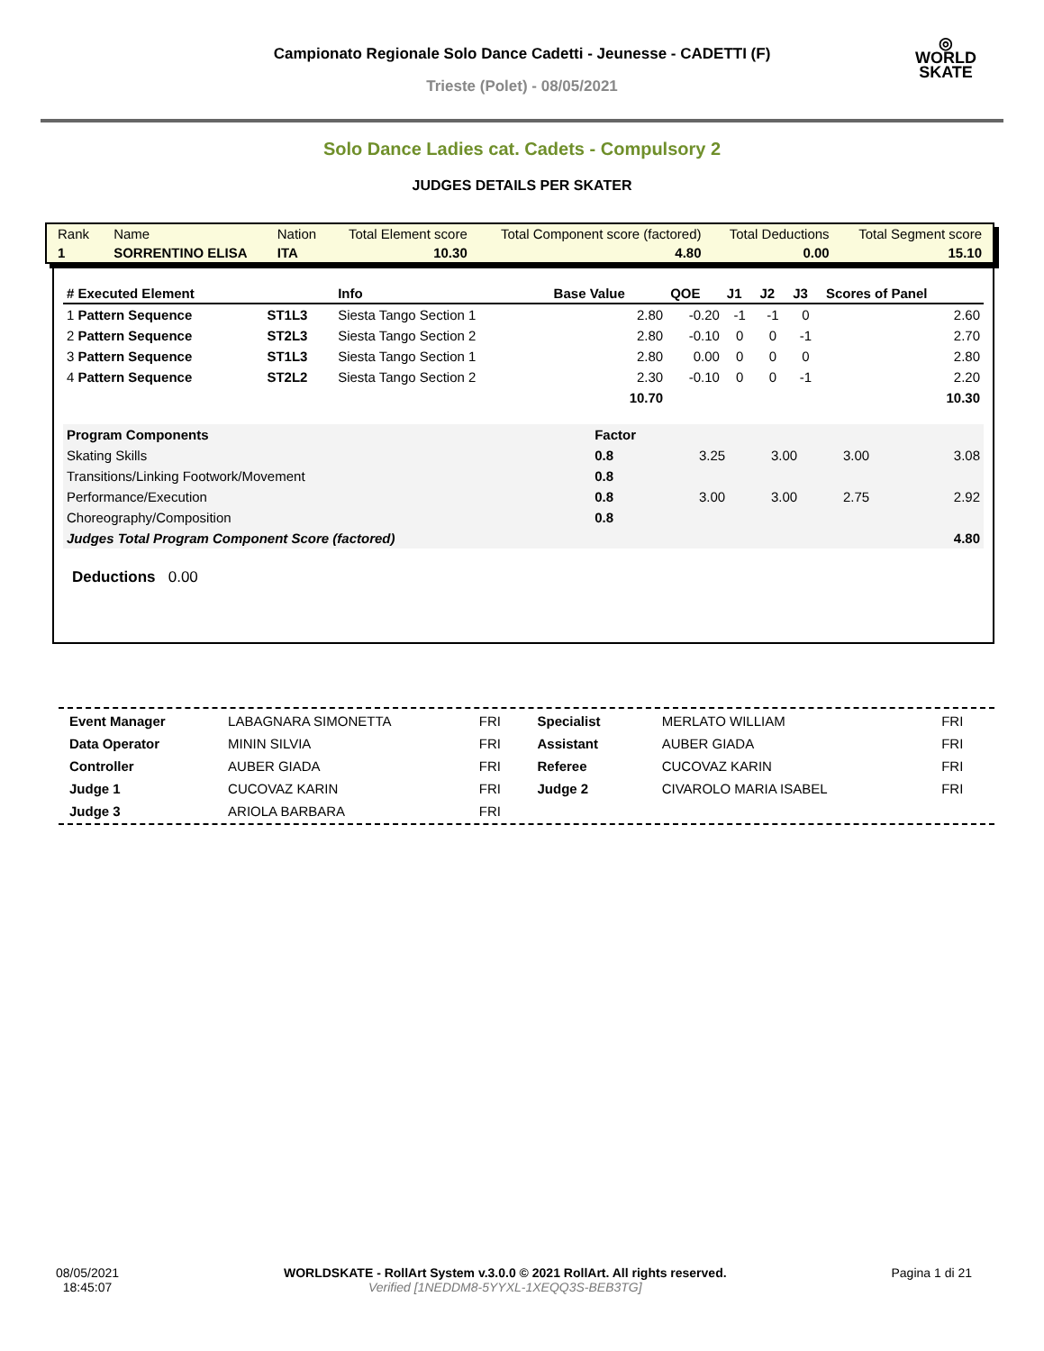Campionato Regionale Solo Dance Cadetti - Jeunesse - CADETTI (F)
Trieste (Polet) - 08/05/2021
◎
WORLD
SKATE
Solo Dance Ladies cat. Cadets - Compulsory 2
JUDGES DETAILS PER SKATER
| Rank | Name | Nation | Total Element score | Total Component score (factored) | Total Deductions | Total Segment score |
| 1 | SORRENTINO ELISA | ITA | 10.30 | 4.80 | 0.00 | 15.10 |
| # Executed Element | | Info | Base Value | QOE | J1 | J2 | J3 | Scores of Panel |
| --- | --- | --- | --- | --- | --- | --- | --- | --- |
| 1 Pattern Sequence | ST1L3 | Siesta Tango Section 1 | 2.80 | -0.20 | -1 | -1 | 0 | 2.60 |
| 2 Pattern Sequence | ST2L3 | Siesta Tango Section 2 | 2.80 | -0.10 | 0 | 0 | -1 | 2.70 |
| 3 Pattern Sequence | ST1L3 | Siesta Tango Section 1 | 2.80 | 0.00 | 0 | 0 | 0 | 2.80 |
| 4 Pattern Sequence | ST2L2 | Siesta Tango Section 2 | 2.30 | -0.10 | 0 | 0 | -1 | 2.20 |
| | | | 10.70 | | | | | 10.30 |
| Program Components | Factor | | | | |
| Skating Skills | 0.8 | 3.25 | 3.00 | 3.00 | 3.08 |
| Transitions/Linking Footwork/Movement | 0.8 | | | | |
| Performance/Execution | 0.8 | 3.00 | 3.00 | 2.75 | 2.92 |
| Choreography/Composition | 0.8 | | | | |
| Judges Total Program Component Score (factored) | | | | | 4.80 |
Deductions 0.00
| Event Manager | LABAGNARA SIMONETTA | FRI |
| Data Operator | MININ SILVIA | FRI |
| Controller | AUBER GIADA | FRI |
| Judge 1 | CUCOVAZ KARIN | FRI |
| Judge 3 | ARIOLA BARBARA | FRI |
| Specialist | MERLATO WILLIAM | FRI |
| Assistant | AUBER GIADA | FRI |
| Referee | CUCOVAZ KARIN | FRI |
| Judge 2 | CIVAROLO MARIA ISABEL | FRI |
08/05/2021
18:45:07 WORLDSKATE - RollArt System v.3.0.0 © 2021 RollArt. All rights reserved.
Verified [1NEDDM8-5YYXL-1XEQQ3S-BEB3TG] Pagina 1 di 21